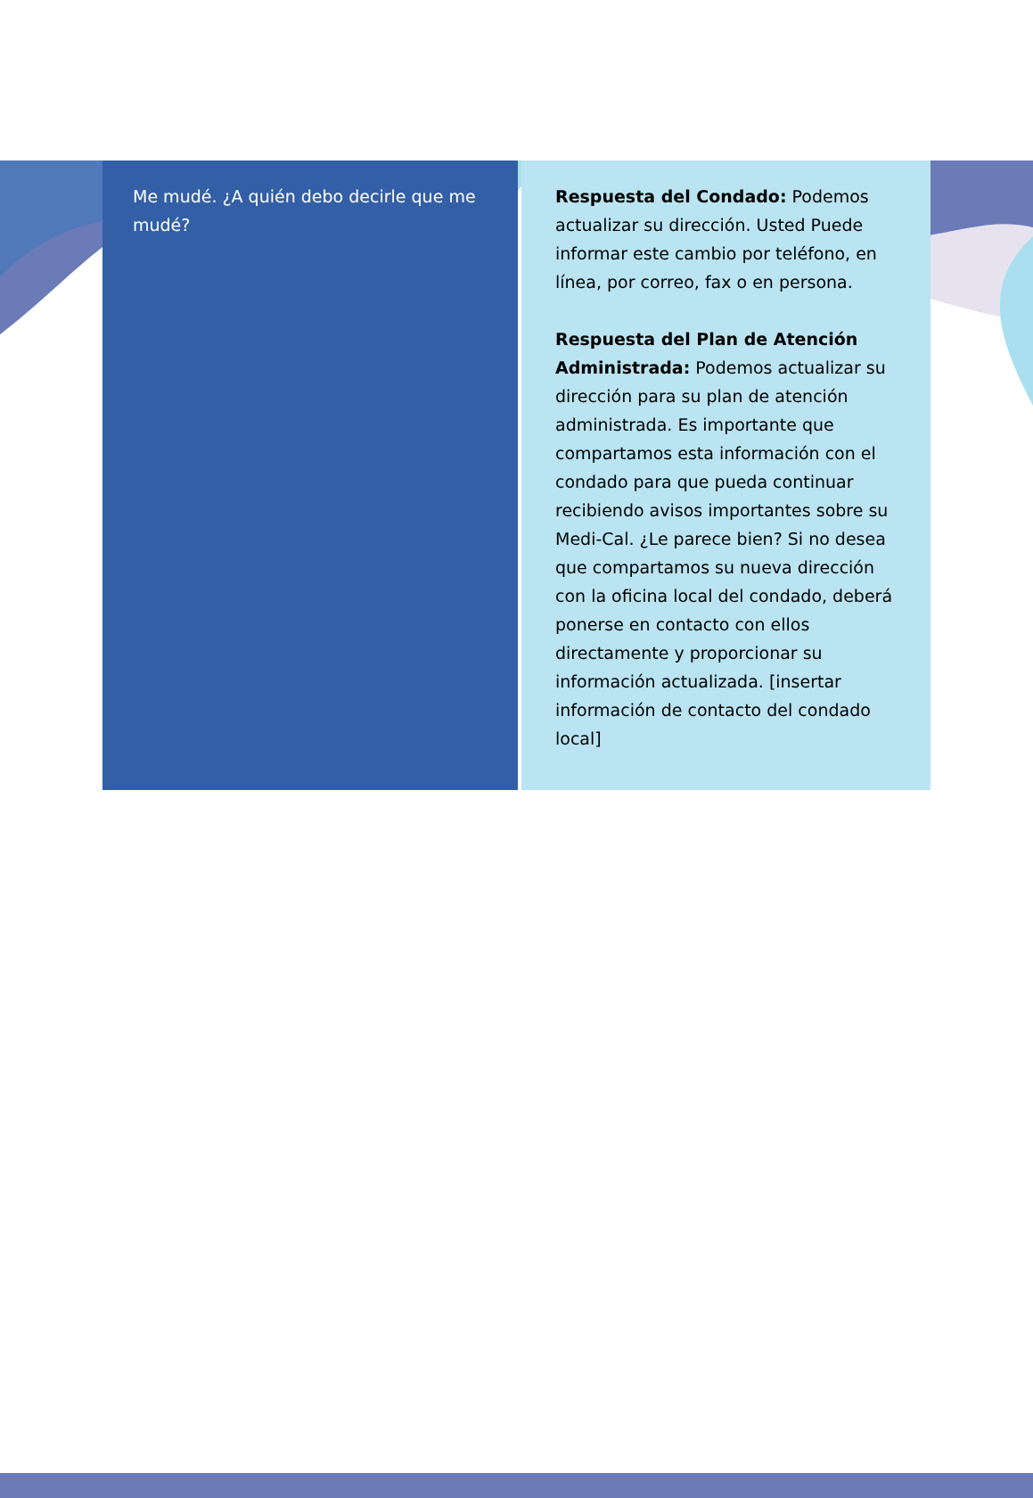| Me mudé. ¿A quién debo decirle que me mudé? | Respuesta del Condado: Podemos actualizar su dirección. Usted Puede informar este cambio por teléfono, en línea, por correo, fax o en persona. Respuesta del Plan de Atención Administrada: Podemos actualizar su dirección para su plan de atención administrada. Es importante que compartamos esta información con el condado para que pueda continuar recibiendo avisos importantes sobre su Medi-Cal. ¿Le parece bien? Si no desea que compartamos su nueva dirección con la oficina local del condado, deberá ponerse en contacto con ellos directamente y proporcionar su información actualizada. [insertar información de contacto del condado local] |